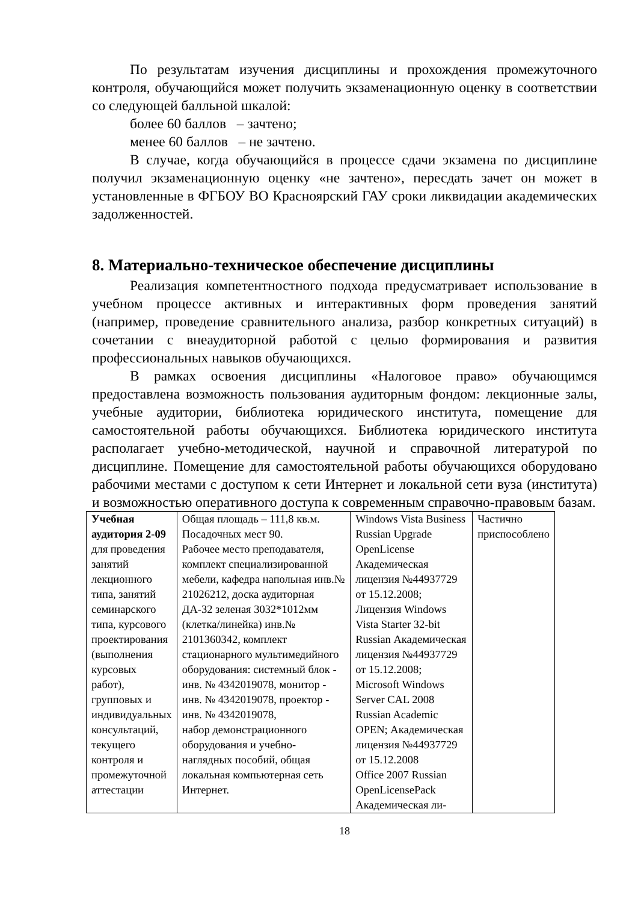По результатам изучения дисциплины и прохождения промежуточного контроля, обучающийся может получить экзаменационную оценку в соответствии со следующей балльной шкалой:
более 60 баллов – зачтено;
менее 60 баллов – не зачтено.
В случае, когда обучающийся в процессе сдачи экзамена по дисциплине получил экзаменационную оценку «не зачтено», пересдать зачет он может в установленные в ФГБОУ ВО Красноярский ГАУ сроки ликвидации академических задолженностей.
8. Материально-техническое обеспечение дисциплины
Реализация компетентностного подхода предусматривает использование в учебном процессе активных и интерактивных форм проведения занятий (например, проведение сравнительного анализа, разбор конкретных ситуаций) в сочетании с внеаудиторной работой с целью формирования и развития профессиональных навыков обучающихся.
В рамках освоения дисциплины «Налоговое право» обучающимся предоставлена возможность пользования аудиторным фондом: лекционные залы, учебные аудитории, библиотека юридического института, помещение для самостоятельной работы обучающихся. Библиотека юридического института располагает учебно-методической, научной и справочной литературой по дисциплине. Помещение для самостоятельной работы обучающихся оборудовано рабочими местами с доступом к сети Интернет и локальной сети вуза (института) и возможностью оперативного доступа к современным справочно-правовым базам.
| Учебная аудитория 2-09 для проведения занятий лекционного типа, занятий семинарского типа, курсового проектирования (выполнения курсовых работ), групповых и индивидуальных консультаций, текущего контроля и промежуточной аттестации | Общая площадь – 111,8 кв.м. Посадочных мест 90. Рабочее место преподавателя, комплект специализированной мебели, кафедра напольная инв.№ 21026212, доска аудиторная ДА-32 зеленая 3032*1012мм (клетка/линейка) инв.№ 2101360342, комплект стационарного мультимедийного оборудования: системный блок - инв. № 4342019078, монитор - инв. № 4342019078, проектор - инв. № 4342019078, набор демонстрационного оборудования и учебно-наглядных пособий, общая локальная компьютерная сеть Интернет. | Windows Vista Business Russian Upgrade OpenLicense Академическая лицензия №44937729 от 15.12.2008; Лицензия Windows Vista Starter 32-bit Russian Академическая лицензия №44937729 от 15.12.2008; Microsoft Windows Server CAL 2008 Russian Academic OPEN; Академическая лицензия №44937729 от 15.12.2008 Office 2007 Russian OpenLicensePack Академическая ли- | Частично приспособлено |
18